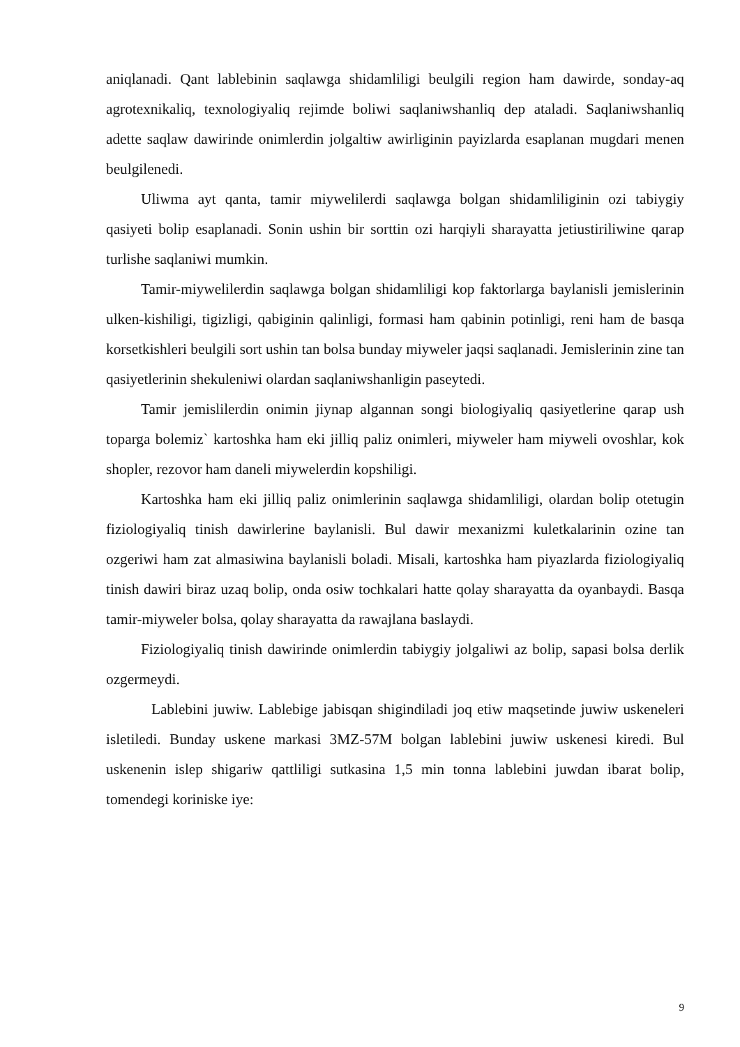aniqlanadi. Qant lablebinin saqlawga shidamliligi beulgili region ham dawirde, sonday-aq agrotexnikaliq, texnologiyaliq rejimde boliwi saqlaniwshanliq dep ataladi. Saqlaniwshanliq adette saqlaw dawirinde onimlerdin jolgaltiw awirliginin payizlarda esaplanan mugdari menen beulgilenedi.
Uliwma ayt qanta, tamir miywelilerdi saqlawga bolgan shidamliliginin ozi tabiygiy qasiyeti bolip esaplanadi. Sonin ushin bir sorttin ozi harqiyli sharayatta jetiustiriliwine qarap turlishe saqlaniwi mumkin.
Tamir-miywelilerdin saqlawga bolgan shidamliligi kop faktorlarga baylanisli jemislerinin ulken-kishiligi, tigizligi, qabiginin qalinligi, formasi ham qabinin potinligi, reni ham de basqa korsetkishleri beulgili sort ushin tan bolsa bunday miyweler jaqsi saqlanadi. Jemislerinin zine tan qasiyetlerinin shekuleniwi olardan saqlaniwshanligin paseytedi.
Tamir jemislilerdin onimin jiynap algannan songi biologiyaliq qasiyetlerine qarap ush toparga bolemiz` kartoshka ham eki jilliq paliz onimleri, miyweler ham miyweli ovoshlar, kok shopler, rezovor ham daneli miywelerdin kopshiligi.
Kartoshka ham eki jilliq paliz onimlerinin saqlawga shidamliligi, olardan bolip otetugin fiziologiyaliq tinish dawirlerine baylanisli. Bul dawir mexanizmi kuletkalarinin ozine tan ozgeriwi ham zat almasiwina baylanisli boladi. Misali, kartoshka ham piyazlarda fiziologiyaliq tinish dawiri biraz uzaq bolip, onda osiw tochkalari hatte qolay sharayatta da oyanbaydi. Basqa tamir-miyweler bolsa, qolay sharayatta da rawajlana baslaydi.
Fiziologiyaliq tinish dawirinde onimlerdin tabiygiy jolgaliwi az bolip, sapasi bolsa derlik ozgermeydi.
Lablebini juwiw. Lablebige jabisqan shigindiladi joq etiw maqsetinde juwiw uskeneleri isletiledi. Bunday uskene markasi 3MZ-57M bolgan lablebini juwiw uskenesi kiredi. Bul uskenenin islep shigariw qattliligi sutkasina 1,5 min tonna lablebini juwdan ibarat bolip, tomendegi koriniske iye:
9